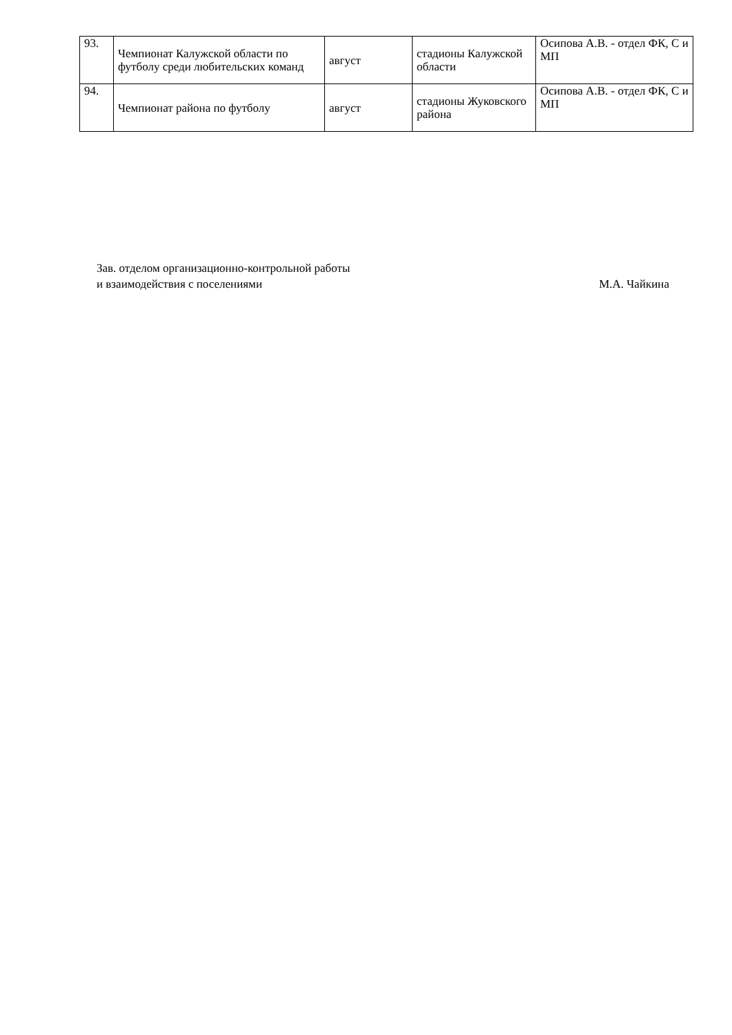| 93. | Чемпионат Калужской области по футболу среди любительских команд | август | стадионы Калужской области | Осипова А.В. - отдел ФК, С и МП |
| 94. | Чемпионат района по футболу | август | стадионы Жуковского района | Осипова А.В. - отдел ФК, С и МП |
Зав. отделом организационно-контрольной работы
и взаимодействия с поселениями М.А. Чайкина